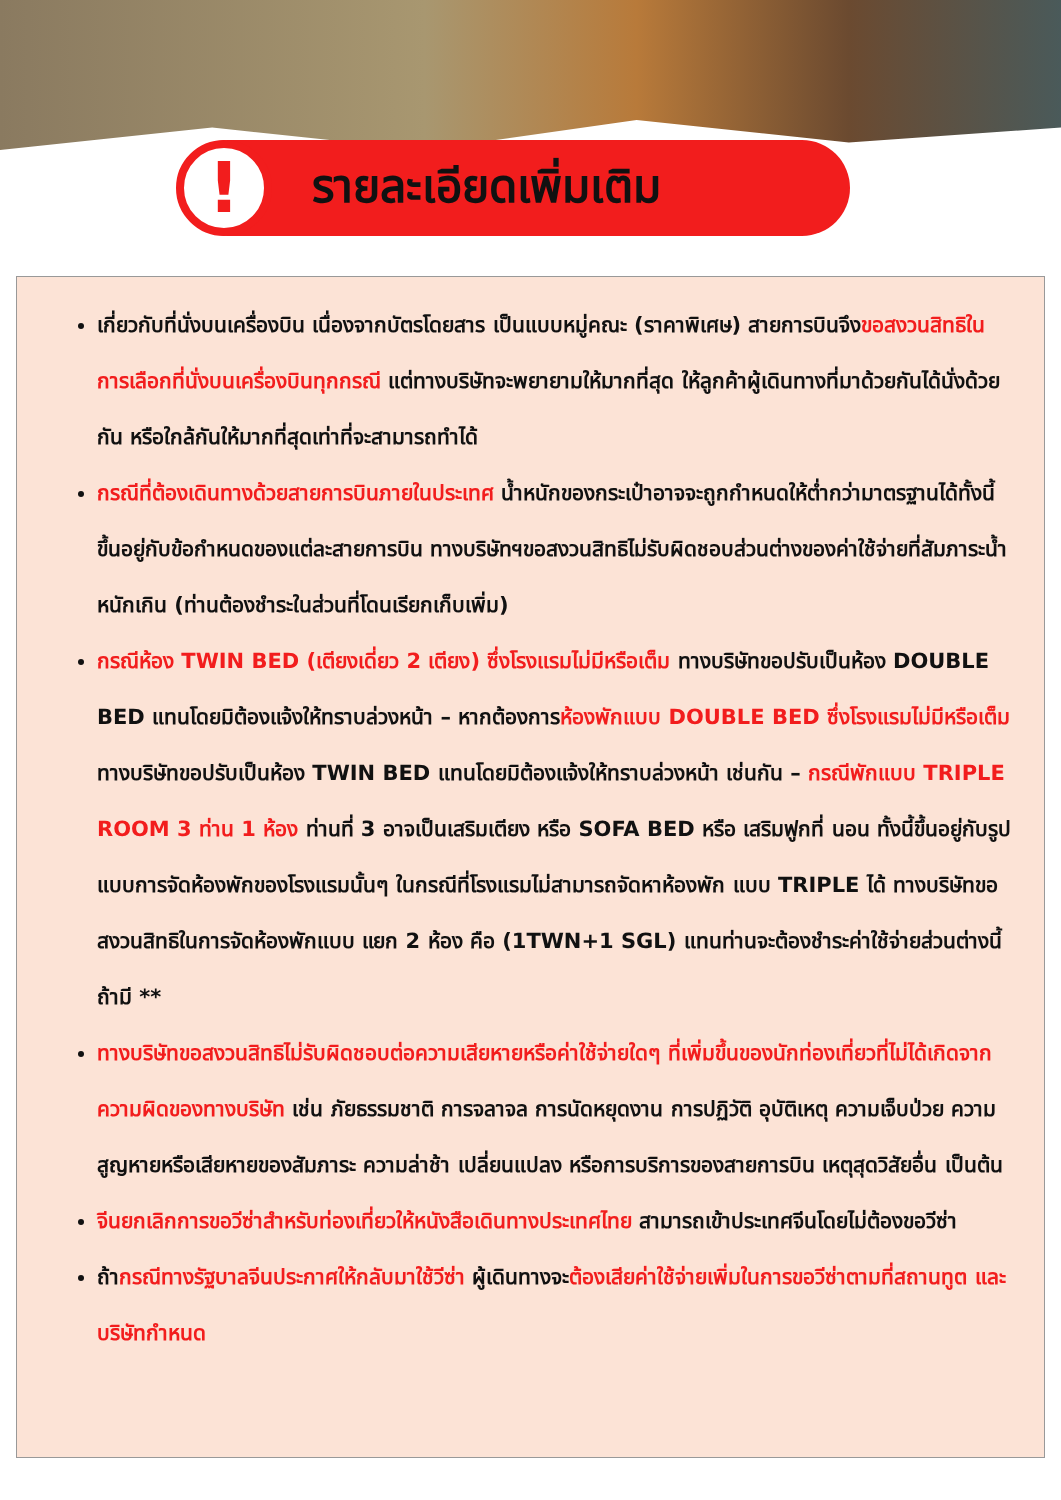!
รายละเอียดเพิ่มเติม
เกี่ยวกับที่นั่งบนเครื่องบิน เนื่องจากบัตรโดยสาร เป็นแบบหมู่คณะ (ราคาพิเศษ) สายการบินจึงขอสงวนสิทธิในการเลือกที่นั่งบนเครื่องบินทุกกรณี แต่ทางบริษัทจะพยายามให้มากที่สุด ให้ลูกค้าผู้เดินทางที่มาด้วยกันได้นั่งด้วยกัน หรือใกล้กันให้มากที่สุดเท่าที่จะสามารถทำได้
กรณีที่ต้องเดินทางด้วยสายการบินภายในประเทศ น้ำหนักของกระเป๋าอาจจะถูกกำหนดให้ต่ำกว่ามาตรฐานได้ทั้งนี้ขึ้นอยู่กับข้อกำหนดของแต่ละสายการบิน ทางบริษัทฯขอสงวนสิทธิไม่รับผิดชอบส่วนต่างของค่าใช้จ่ายที่สัมภาระน้ำหนักเกิน (ท่านต้องชำระในส่วนที่โดนเรียกเก็บเพิ่ม)
กรณีห้อง TWIN BED (เตียงเดี่ยว 2 เตียง) ซึ่งโรงแรมไม่มีหรือเต็ม ทางบริษัทขอปรับเป็นห้อง DOUBLE BED แทนโดยมิต้องแจ้งให้ทราบล่วงหน้า – หากต้องการห้องพักแบบ DOUBLE BED ซึ่งโรงแรมไม่มีหรือเต็ม ทางบริษัทขอปรับเป็นห้อง TWIN BED แทนโดยมิต้องแจ้งให้ทราบล่วงหน้า เช่นกัน – กรณีพักแบบ TRIPLE ROOM 3 ท่าน 1 ห้อง ท่านที่ 3 อาจเป็นเสริมเตียง หรือ SOFA BED หรือ เสริมฟูกที่ นอน ทั้งนี้ขึ้นอยู่กับรูปแบบการจัดห้องพักของโรงแรมนั้นๆ ในกรณีที่โรงแรมไม่สามารถจัดหาห้องพัก แบบ TRIPLE ได้ ทางบริษัทขอสงวนสิทธิในการจัดห้องพักแบบ แยก 2 ห้อง คือ (1TWN+1 SGL) แทนท่านจะต้องชำระค่าใช้จ่ายส่วนต่างนี้ ถ้ามี **
ทางบริษัทขอสงวนสิทธิไม่รับผิดชอบต่อความเสียหายหรือค่าใช้จ่ายใดๆ ที่เพิ่มขึ้นของนักท่องเที่ยวที่ไม่ได้เกิดจากความผิดของทางบริษัท เช่น ภัยธรรมชาติ การจลาจล การนัดหยุดงาน การปฏิวัติ อุบัติเหตุ ความเจ็บป่วย ความสูญหายหรือเสียหายของสัมภาระ ความล่าช้า เปลี่ยนแปลง หรือการบริการของสายการบิน เหตุสุดวิสัยอื่น เป็นต้น
จีนยกเลิกการขอวีซ่าสำหรับท่องเที่ยวให้หนังสือเดินทางประเทศไทย สามารถเข้าประเทศจีนโดยไม่ต้องขอวีซ่า
ถ้ากรณีทางรัฐบาลจีนประกาศให้กลับมาใช้วีซ่า ผู้เดินทางจะต้องเสียค่าใช้จ่ายเพิ่มในการขอวีซ่าตามที่สถานทูต และ บริษัทกำหนด